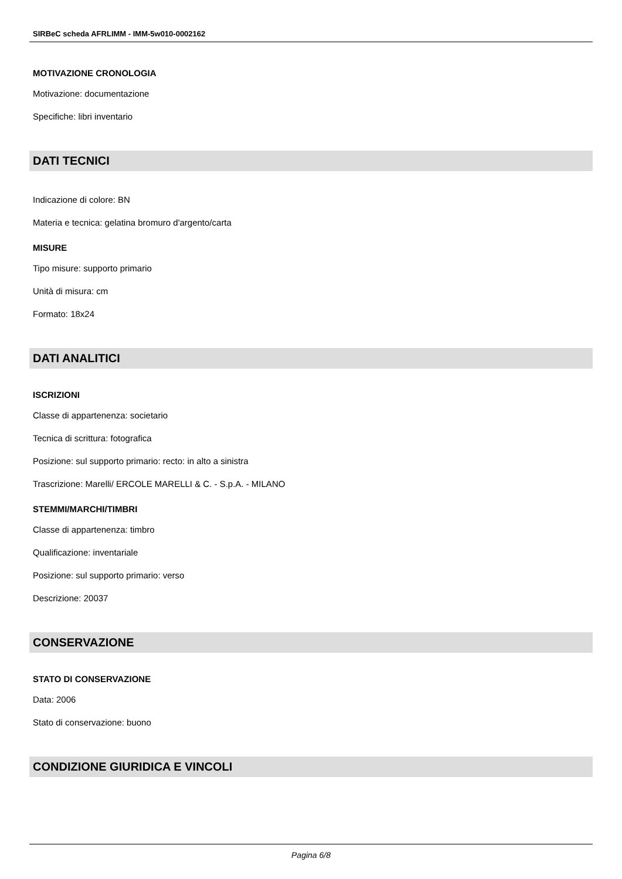SIRBeC scheda AFRLIMM - IMM-5w010-0002162
MOTIVAZIONE CRONOLOGIA
Motivazione: documentazione
Specifiche: libri inventario
DATI TECNICI
Indicazione di colore: BN
Materia e tecnica: gelatina bromuro d'argento/carta
MISURE
Tipo misure: supporto primario
Unità di misura: cm
Formato: 18x24
DATI ANALITICI
ISCRIZIONI
Classe di appartenenza: societario
Tecnica di scrittura: fotografica
Posizione: sul supporto primario: recto: in alto a sinistra
Trascrizione: Marelli/ ERCOLE MARELLI & C. - S.p.A. - MILANO
STEMMI/MARCHI/TIMBRI
Classe di appartenenza: timbro
Qualificazione: inventariale
Posizione: sul supporto primario: verso
Descrizione: 20037
CONSERVAZIONE
STATO DI CONSERVAZIONE
Data: 2006
Stato di conservazione: buono
CONDIZIONE GIURIDICA E VINCOLI
Pagina 6/8